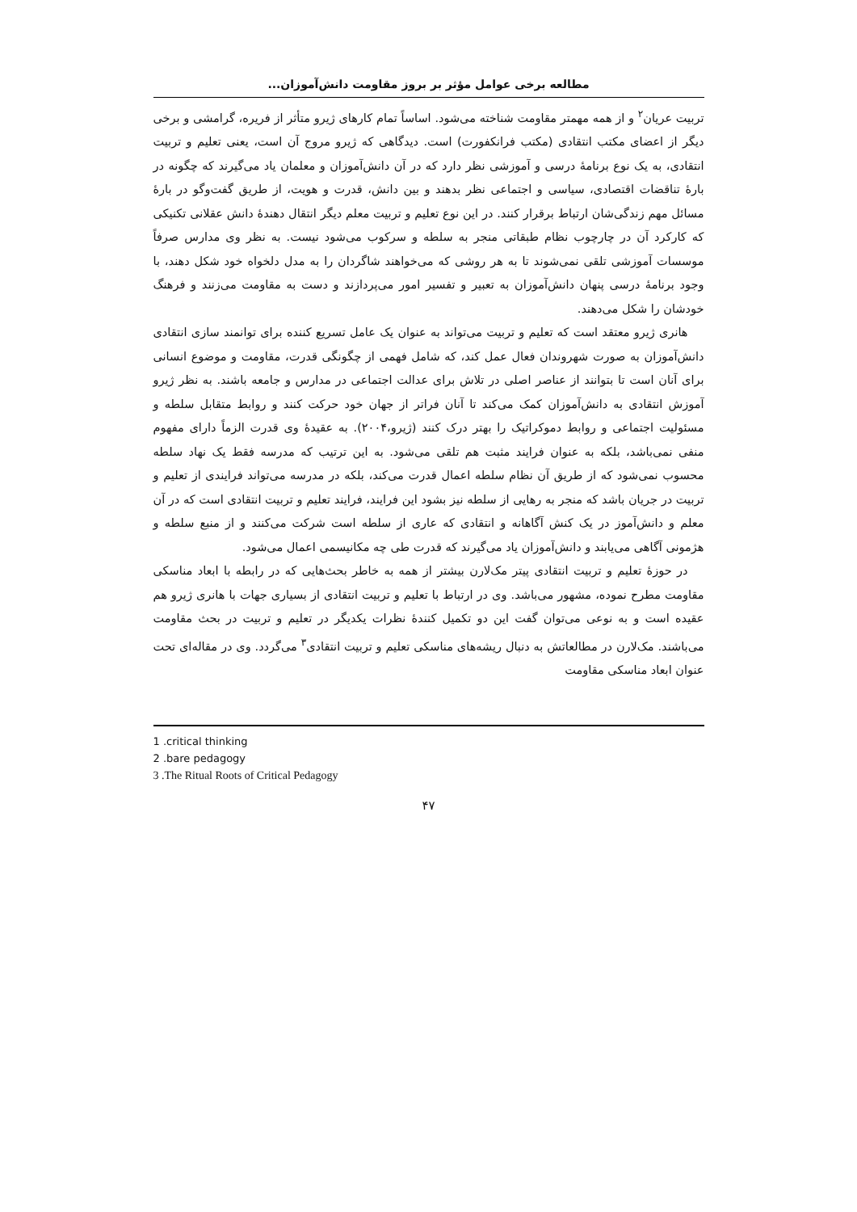مطالعه برخی عوامل مؤثر بر بروز مقاومت دانش‌آموزان...
تربیت عریان<sup>۲</sup> و از همه مهمتر مقاومت شناخته می‌شود. اساساً تمام کارهای ژیرو متأثر از فریره، گرامشی و برخی دیگر از اعضای مکتب انتقادی (مکتب فرانکفورت) است. دیدگاهی که ژیرو مروج آن است، یعنی تعلیم و تربیت انتقادی، به یک نوع برنامهٔ درسی و آموزشی نظر دارد که در آن دانش‌آموزان و معلمان یاد می‌گیرند که چگونه در بارهٔ تناقضات اقتصادی، سیاسی و اجتماعی نظر بدهند و بین دانش، قدرت و هویت، از طریق گفت‌وگو در بارهٔ مسائل مهم زندگی‌شان ارتباط برقرار کنند. در این نوع تعلیم و تربیت معلم دیگر انتقال دهندهٔ دانش عقلانی تکنیکی که کارکرد آن در چارچوب نظام طبقاتی منجر به سلطه و سرکوب می‌شود نیست. به نظر وی مدارس صرفاً موسسات آموزشی تلقی نمی‌شوند تا به هر روشی که می‌خواهند شاگردان را به مدل دلخواه خود شکل دهند، با وجود برنامهٔ درسی پنهان دانش‌آموزان به تعبیر و تفسیر امور می‌پردازند و دست به مقاومت می‌زنند و فرهنگ خودشان را شکل می‌دهند.
هانری ژیرو معتقد است که تعلیم و تربیت می‌تواند به عنوان یک عامل تسریع کننده برای توانمند سازی انتقادی دانش‌آموزان به صورت شهروندان فعال عمل کند، که شامل فهمی از چگونگی قدرت، مقاومت و موضوع انسانی برای آنان است تا بتوانند از عناصر اصلی در تلاش برای عدالت اجتماعی در مدارس و جامعه باشند. به نظر ژیرو آموزش انتقادی به دانش‌آموزان کمک می‌کند تا آنان فراتر از جهان خود حرکت کنند و روابط متقابل سلطه و مسئولیت اجتماعی و روابط دموکراتیک را بهتر درک کنند (ژیرو،۲۰۰۴). به عقیدهٔ وی قدرت الزماً دارای مفهوم منفی نمی‌باشد، بلکه به عنوان فرایند مثبت هم تلقی می‌شود. به این ترتیب که مدرسه فقط یک نهاد سلطه محسوب نمی‌شود که از طریق آن نظام سلطه اعمال قدرت می‌کند، بلکه در مدرسه می‌تواند فرایندی از تعلیم و تربیت در جریان باشد که منجر به رهایی از سلطه نیز بشود این فرایند، فرایند تعلیم و تربیت انتقادی است که در آن معلم و دانش‌آموز در یک کنش آگاهانه و انتقادی که عاری از سلطه است شرکت می‌کنند و از منبع سلطه و هژمونی آگاهی می‌یابند و دانش‌آموزان یاد می‌گیرند که قدرت طی چه مکانیسمی اعمال می‌شود.
در حوزهٔ تعلیم و تربیت انتقادی پیتر مک‌لارن بیشتر از همه به خاطر بحث‌هایی که در رابطه با ابعاد مناسکی مقاومت مطرح نموده، مشهور می‌باشد. وی در ارتباط با تعلیم و تربیت انتقادی از بسیاری جهات با هانری ژیرو هم عقیده است و به نوعی می‌توان گفت این دو تکمیل کنندهٔ نظرات یکدیگر در تعلیم و تربیت در بحث مقاومت می‌باشند. مک‌لارن در مطالعاتش به دنبال ریشه‌های مناسکی تعلیم و تربیت انتقادی<sup>۳</sup> می‌گردد. وی در مقاله‌ای تحت عنوان ابعاد مناسکی مقاومت
1 .critical thinking
2 .bare pedagogy
3 .The Ritual Roots of Critical Pedagogy
۴۷